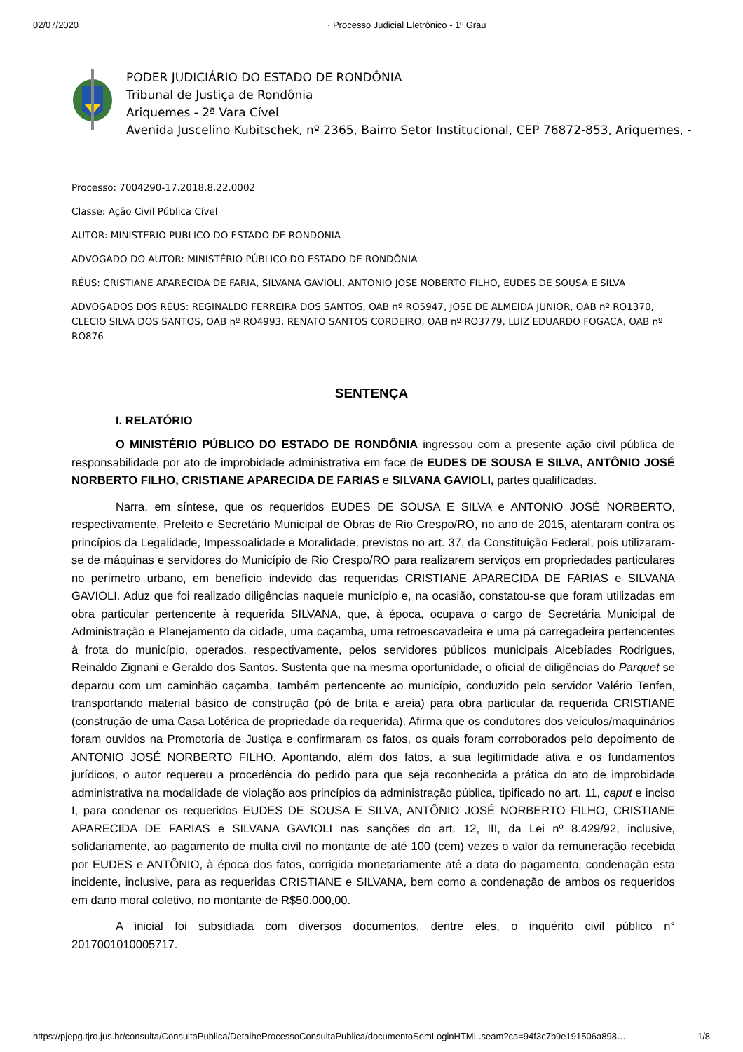02/07/2020 · Processo Judicial Eletrônico - 1º Grau
PODER JUDICIÁRIO DO ESTADO DE RONDÔNIA
Tribunal de Justiça de Rondônia
Ariquemes - 2ª Vara Cível
Avenida Juscelino Kubitschek, nº 2365, Bairro Setor Institucional, CEP 76872-853, Ariquemes, -
Processo: 7004290-17.2018.8.22.0002
Classe: Ação Civil Pública Cível
AUTOR: MINISTERIO PUBLICO DO ESTADO DE RONDONIA
ADVOGADO DO AUTOR: MINISTÉRIO PÚBLICO DO ESTADO DE RONDÔNIA
RÉUS: CRISTIANE APARECIDA DE FARIA, SILVANA GAVIOLI, ANTONIO JOSE NOBERTO FILHO, EUDES DE SOUSA E SILVA
ADVOGADOS DOS RÉUS: REGINALDO FERREIRA DOS SANTOS, OAB nº RO5947, JOSE DE ALMEIDA JUNIOR, OAB nº RO1370, CLECIO SILVA DOS SANTOS, OAB nº RO4993, RENATO SANTOS CORDEIRO, OAB nº RO3779, LUIZ EDUARDO FOGACA, OAB nº RO876
SENTENÇA
I. RELATÓRIO
O MINISTÉRIO PÚBLICO DO ESTADO DE RONDÔNIA ingressou com a presente ação civil pública de responsabilidade por ato de improbidade administrativa em face de EUDES DE SOUSA E SILVA, ANTÔNIO JOSÉ NORBERTO FILHO, CRISTIANE APARECIDA DE FARIAS e SILVANA GAVIOLI, partes qualificadas.
Narra, em síntese, que os requeridos EUDES DE SOUSA E SILVA e ANTONIO JOSÉ NORBERTO, respectivamente, Prefeito e Secretário Municipal de Obras de Rio Crespo/RO, no ano de 2015, atentaram contra os princípios da Legalidade, Impessoalidade e Moralidade, previstos no art. 37, da Constituição Federal, pois utilizaram-se de máquinas e servidores do Município de Rio Crespo/RO para realizarem serviços em propriedades particulares no perímetro urbano, em benefício indevido das requeridas CRISTIANE APARECIDA DE FARIAS e SILVANA GAVIOLI. Aduz que foi realizado diligências naquele município e, na ocasião, constatou-se que foram utilizadas em obra particular pertencente à requerida SILVANA, que, à época, ocupava o cargo de Secretária Municipal de Administração e Planejamento da cidade, uma caçamba, uma retroescavadeira e uma pá carregadeira pertencentes à frota do município, operados, respectivamente, pelos servidores públicos municipais Alcebíades Rodrigues, Reinaldo Zignani e Geraldo dos Santos. Sustenta que na mesma oportunidade, o oficial de diligências do Parquet se deparou com um caminhão caçamba, também pertencente ao município, conduzido pelo servidor Valério Tenfen, transportando material básico de construção (pó de brita e areia) para obra particular da requerida CRISTIANE (construção de uma Casa Lotérica de propriedade da requerida). Afirma que os condutores dos veículos/maquinários foram ouvidos na Promotoria de Justiça e confirmaram os fatos, os quais foram corroborados pelo depoimento de ANTONIO JOSÉ NORBERTO FILHO. Apontando, além dos fatos, a sua legitimidade ativa e os fundamentos jurídicos, o autor requereu a procedência do pedido para que seja reconhecida a prática do ato de improbidade administrativa na modalidade de violação aos princípios da administração pública, tipificado no art. 11, caput e inciso I, para condenar os requeridos EUDES DE SOUSA E SILVA, ANTÔNIO JOSÉ NORBERTO FILHO, CRISTIANE APARECIDA DE FARIAS e SILVANA GAVIOLI nas sanções do art. 12, III, da Lei nº 8.429/92, inclusive, solidariamente, ao pagamento de multa civil no montante de até 100 (cem) vezes o valor da remuneração recebida por EUDES e ANTÔNIO, à época dos fatos, corrigida monetariamente até a data do pagamento, condenação esta incidente, inclusive, para as requeridas CRISTIANE e SILVANA, bem como a condenação de ambos os requeridos em dano moral coletivo, no montante de R$50.000,00.
A inicial foi subsidiada com diversos documentos, dentre eles, o inquérito civil público n° 2017001010005717.
https://pjepg.tjro.jus.br/consulta/ConsultaPublica/DetalheProcessoConsultaPublica/documentoSemLoginHTML.seam?ca=94f3c7b9e191506a898… 1/8